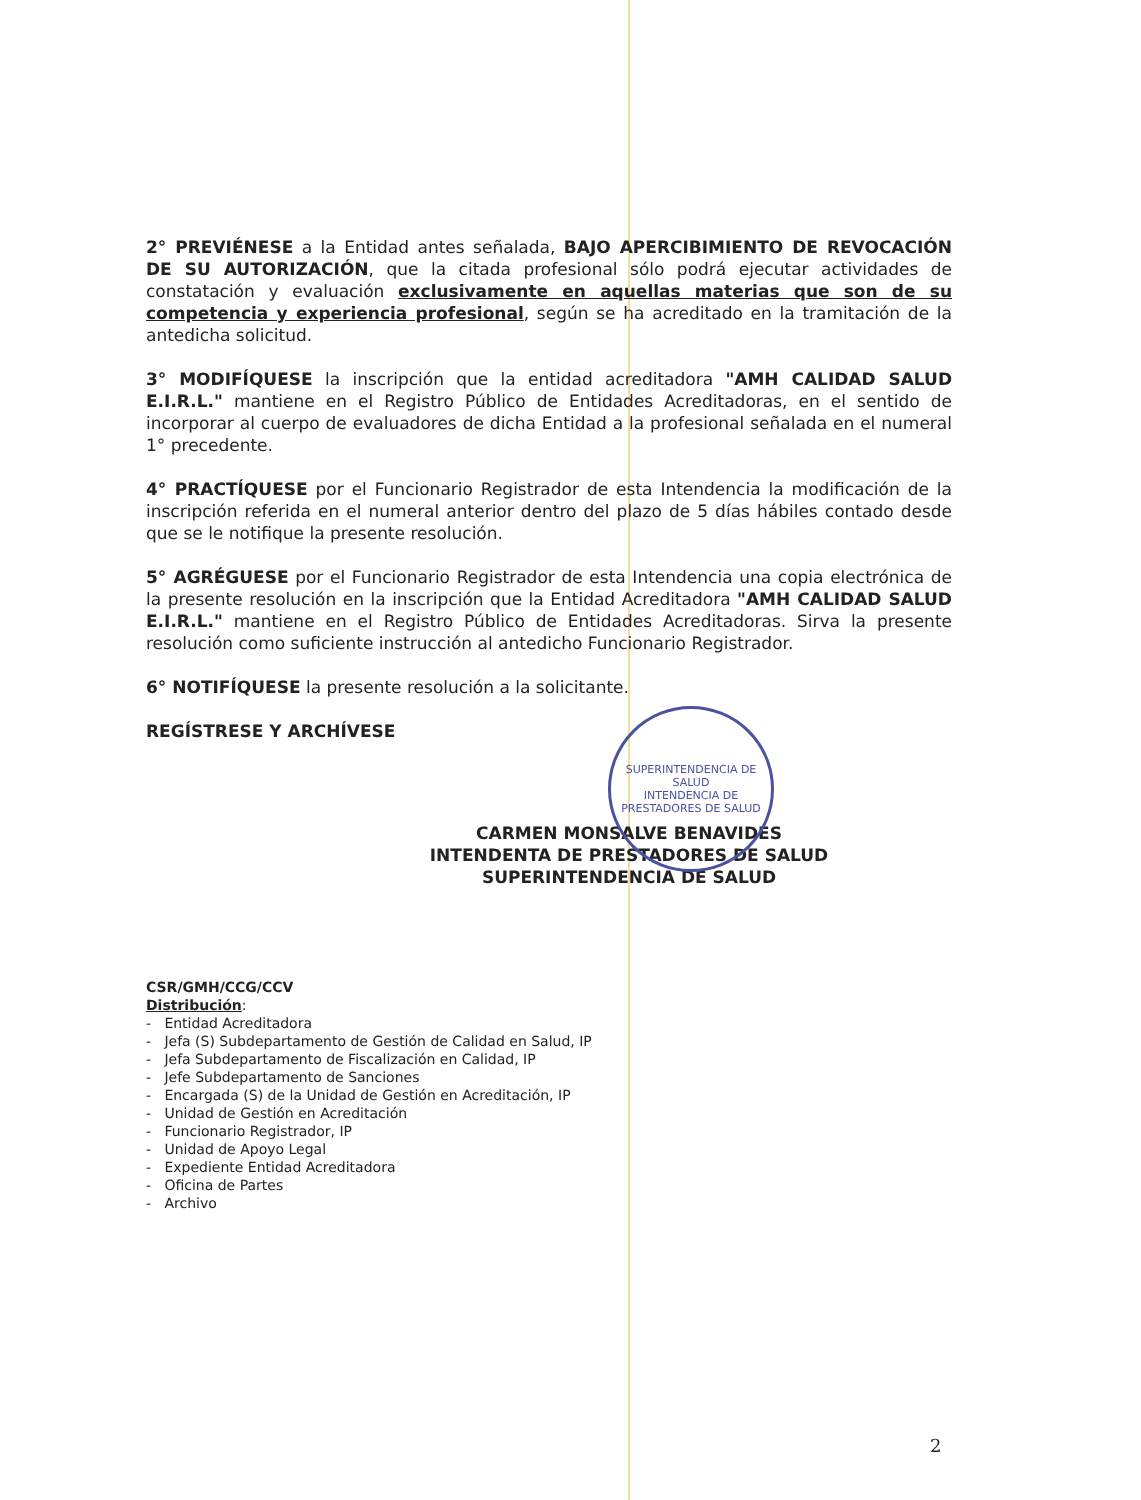2° PREVIÉNESE a la Entidad antes señalada, BAJO APERCIBIMIENTO DE REVOCACIÓN DE SU AUTORIZACIÓN, que la citada profesional sólo podrá ejecutar actividades de constatación y evaluación exclusivamente en aquellas materias que son de su competencia y experiencia profesional, según se ha acreditado en la tramitación de la antedicha solicitud.
3° MODIFÍQUESE la inscripción que la entidad acreditadora "AMH CALIDAD SALUD E.I.R.L." mantiene en el Registro Público de Entidades Acreditadoras, en el sentido de incorporar al cuerpo de evaluadores de dicha Entidad a la profesional señalada en el numeral 1° precedente.
4° PRACTÍQUESE por el Funcionario Registrador de esta Intendencia la modificación de la inscripción referida en el numeral anterior dentro del plazo de 5 días hábiles contado desde que se le notifique la presente resolución.
5° AGRÉGUESE por el Funcionario Registrador de esta Intendencia una copia electrónica de la presente resolución en la inscripción que la Entidad Acreditadora "AMH CALIDAD SALUD E.I.R.L." mantiene en el Registro Público de Entidades Acreditadoras. Sirva la presente resolución como suficiente instrucción al antedicho Funcionario Registrador.
6° NOTIFÍQUESE la presente resolución a la solicitante.
REGÍSTRESE Y ARCHÍVESE
CARMEN MONSALVE BENAVIDES
INTENDENTA DE PRESTADORES DE SALUD
SUPERINTENDENCIA DE SALUD
CSR/GMH/CCG/CCV
Distribución:
- Entidad Acreditadora
- Jefa (S) Subdepartamento de Gestión de Calidad en Salud, IP
- Jefa Subdepartamento de Fiscalización en Calidad, IP
- Jefe Subdepartamento de Sanciones
- Encargada (S) de la Unidad de Gestión en Acreditación, IP
- Unidad de Gestión en Acreditación
- Funcionario Registrador, IP
- Unidad de Apoyo Legal
- Expediente Entidad Acreditadora
- Oficina de Partes
- Archivo
SUPERINTENDENCIA DE SALUD
INTENDENCIA DE PRESTADORES DE SALUD
2